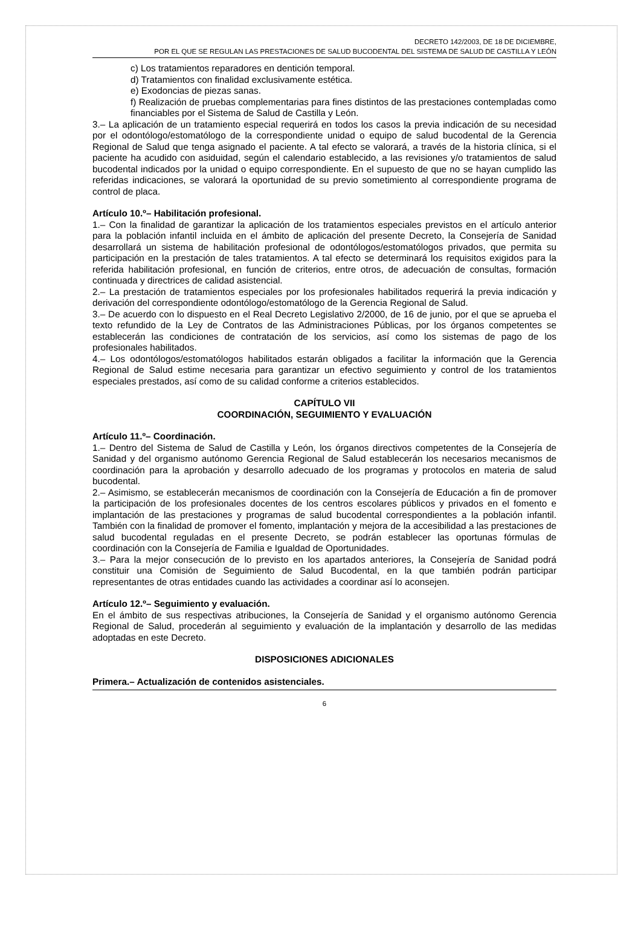DECRETO 142/2003, DE 18 DE DICIEMBRE,
POR EL QUE SE REGULAN LAS PRESTACIONES DE SALUD BUCODENTAL DEL SISTEMA DE SALUD DE CASTILLA Y LEÓN
c) Los tratamientos reparadores en dentición temporal.
d) Tratamientos con finalidad exclusivamente estética.
e) Exodoncias de piezas sanas.
f) Realización de pruebas complementarias para fines distintos de las prestaciones contempladas como financiables por el Sistema de Salud de Castilla y León.
3.– La aplicación de un tratamiento especial requerirá en todos los casos la previa indicación de su necesidad por el odontólogo/estomatólogo de la correspondiente unidad o equipo de salud bucodental de la Gerencia Regional de Salud que tenga asignado el paciente. A tal efecto se valorará, a través de la historia clínica, si el paciente ha acudido con asiduidad, según el calendario establecido, a las revisiones y/o tratamientos de salud bucodental indicados por la unidad o equipo correspondiente. En el supuesto de que no se hayan cumplido las referidas indicaciones, se valorará la oportunidad de su previo sometimiento al correspondiente programa de control de placa.
Artículo 10.º– Habilitación profesional.
1.– Con la finalidad de garantizar la aplicación de los tratamientos especiales previstos en el artículo anterior para la población infantil incluida en el ámbito de aplicación del presente Decreto, la Consejería de Sanidad desarrollará un sistema de habilitación profesional de odontólogos/estomatólogos privados, que permita su participación en la prestación de tales tratamientos. A tal efecto se determinará los requisitos exigidos para la referida habilitación profesional, en función de criterios, entre otros, de adecuación de consultas, formación continuada y directrices de calidad asistencial.
2.– La prestación de tratamientos especiales por los profesionales habilitados requerirá la previa indicación y derivación del correspondiente odontólogo/estomatólogo de la Gerencia Regional de Salud.
3.– De acuerdo con lo dispuesto en el Real Decreto Legislativo 2/2000, de 16 de junio, por el que se aprueba el texto refundido de la Ley de Contratos de las Administraciones Públicas, por los órganos competentes se establecerán las condiciones de contratación de los servicios, así como los sistemas de pago de los profesionales habilitados.
4.– Los odontólogos/estomatólogos habilitados estarán obligados a facilitar la información que la Gerencia Regional de Salud estime necesaria para garantizar un efectivo seguimiento y control de los tratamientos especiales prestados, así como de su calidad conforme a criterios establecidos.
CAPÍTULO VII
COORDINACIÓN, SEGUIMIENTO Y EVALUACIÓN
Artículo 11.º– Coordinación.
1.– Dentro del Sistema de Salud de Castilla y León, los órganos directivos competentes de la Consejería de Sanidad y del organismo autónomo Gerencia Regional de Salud establecerán los necesarios mecanismos de coordinación para la aprobación y desarrollo adecuado de los programas y protocolos en materia de salud bucodental.
2.– Asimismo, se establecerán mecanismos de coordinación con la Consejería de Educación a fin de promover la participación de los profesionales docentes de los centros escolares públicos y privados en el fomento e implantación de las prestaciones y programas de salud bucodental correspondientes a la población infantil. También con la finalidad de promover el fomento, implantación y mejora de la accesibilidad a las prestaciones de salud bucodental reguladas en el presente Decreto, se podrán establecer las oportunas fórmulas de coordinación con la Consejería de Familia e Igualdad de Oportunidades.
3.– Para la mejor consecución de lo previsto en los apartados anteriores, la Consejería de Sanidad podrá constituir una Comisión de Seguimiento de Salud Bucodental, en la que también podrán participar representantes de otras entidades cuando las actividades a coordinar así lo aconsejen.
Artículo 12.º– Seguimiento y evaluación.
En el ámbito de sus respectivas atribuciones, la Consejería de Sanidad y el organismo autónomo Gerencia Regional de Salud, procederán al seguimiento y evaluación de la implantación y desarrollo de las medidas adoptadas en este Decreto.
DISPOSICIONES ADICIONALES
Primera.– Actualización de contenidos asistenciales.
6